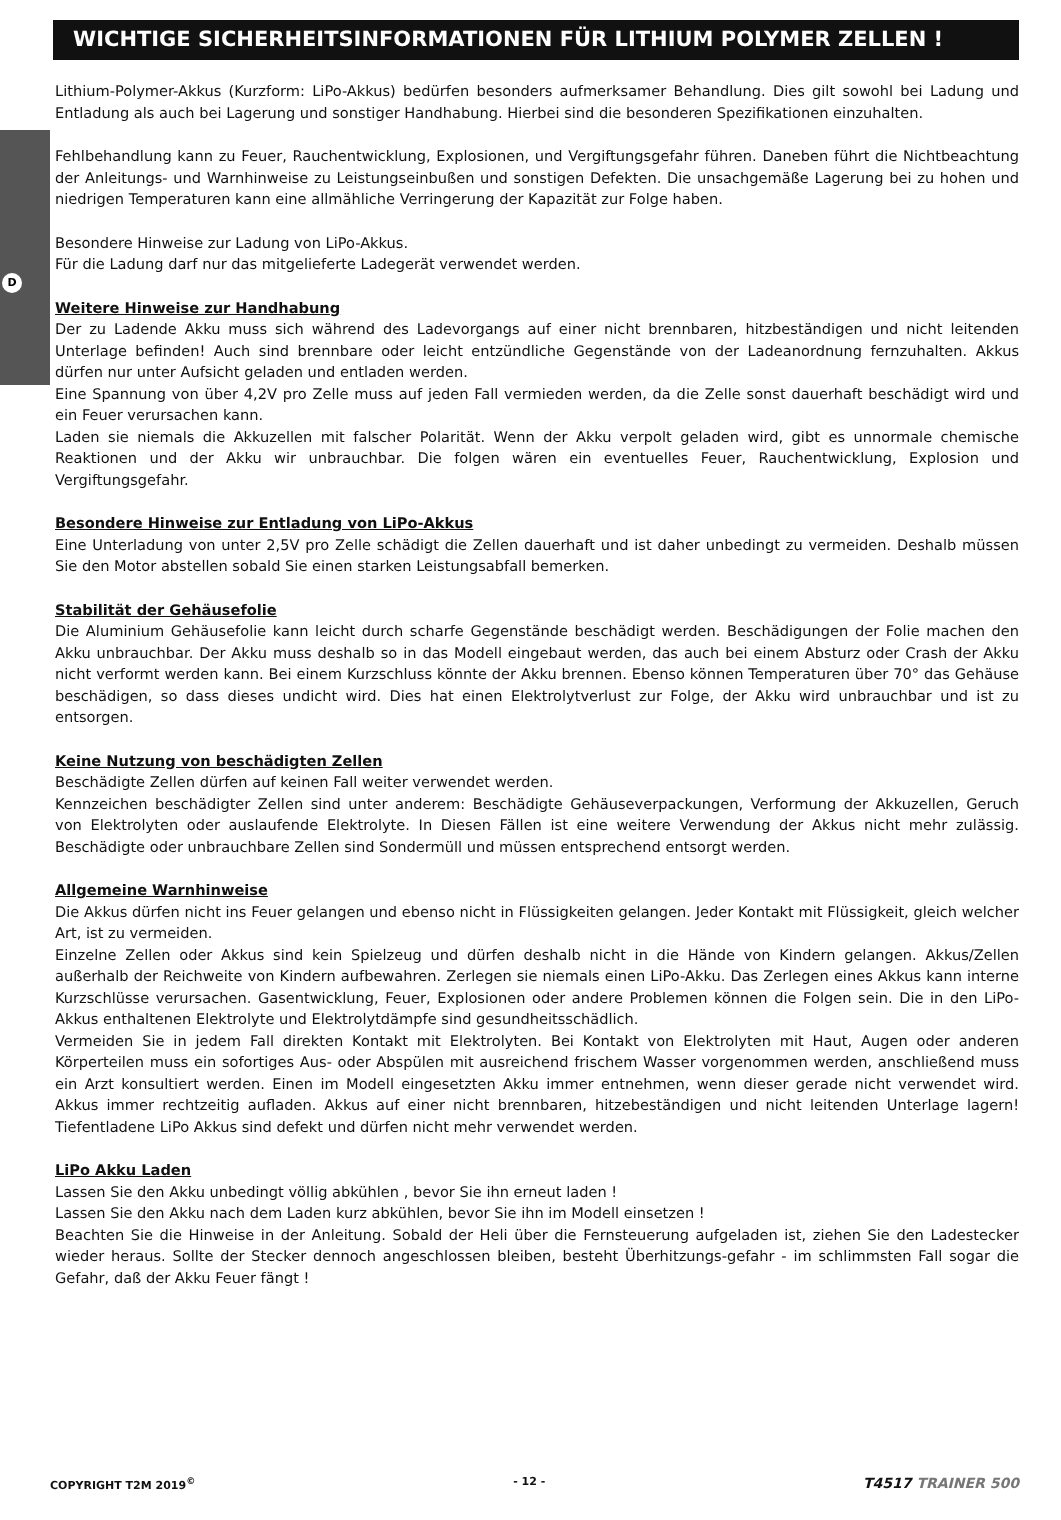D
WICHTIGE SICHERHEITSINFORMATIONEN FÜR LITHIUM POLYMER ZELLEN !
Lithium-Polymer-Akkus (Kurzform: LiPo-Akkus) bedürfen besonders aufmerksamer Behandlung. Dies gilt sowohl bei Ladung und Entladung als auch bei Lagerung und sonstiger Handhabung. Hierbei sind die besonderen Spezifikationen einzuhalten.
Fehlbehandlung kann zu Feuer, Rauchentwicklung, Explosionen, und Vergiftungsgefahr führen. Daneben führt die Nichtbeachtung der Anleitungs- und Warnhinweise zu Leistungseinbußen und sonstigen Defekten. Die unsachgemäße Lagerung bei zu hohen und niedrigen Temperaturen kann eine allmähliche Verringerung der Kapazität zur Folge haben.
Besondere Hinweise zur Ladung von LiPo-Akkus.
Für die Ladung darf nur das mitgelieferte Ladegerät verwendet werden.
Weitere Hinweise zur Handhabung
Der zu Ladende Akku muss sich während des Ladevorgangs auf einer nicht brennbaren, hitzbeständigen und nicht leitenden Unterlage befinden! Auch sind brennbare oder leicht entzündliche Gegenstände von der Ladeanordnung fernzuhalten. Akkus dürfen nur unter Aufsicht geladen und entladen werden.
Eine Spannung von über 4,2V pro Zelle muss auf jeden Fall vermieden werden, da die Zelle sonst dauerhaft beschädigt wird und ein Feuer verursachen kann.
Laden sie niemals die Akkuzellen mit falscher Polarität. Wenn der Akku verpolt geladen wird, gibt es unnormale chemische Reaktionen und der Akku wir unbrauchbar. Die folgen wären ein eventuelles Feuer, Rauchentwicklung, Explosion und Vergiftungsgefahr.
Besondere Hinweise zur Entladung von LiPo-Akkus
Eine Unterladung von unter 2,5V pro Zelle schädigt die Zellen dauerhaft und ist daher unbedingt zu vermeiden. Deshalb müssen Sie den Motor abstellen sobald Sie einen starken Leistungsabfall bemerken.
Stabilität der Gehäusefolie
Die Aluminium Gehäusefolie kann leicht durch scharfe Gegenstände beschädigt werden. Beschädigungen der Folie machen den Akku unbrauchbar. Der Akku muss deshalb so in das Modell eingebaut werden, das auch bei einem Absturz oder Crash der Akku nicht verformt werden kann. Bei einem Kurzschluss könnte der Akku brennen. Ebenso können Temperaturen über 70° das Gehäuse beschädigen, so dass dieses undicht wird. Dies hat einen Elektrolytverlust zur Folge, der Akku wird unbrauchbar und ist zu entsorgen.
Keine Nutzung von beschädigten Zellen
Beschädigte Zellen dürfen auf keinen Fall weiter verwendet werden.
Kennzeichen beschädigter Zellen sind unter anderem: Beschädigte Gehäuseverpackungen, Verformung der Akkuzellen, Geruch von Elektrolyten oder auslaufende Elektrolyte. In Diesen Fällen ist eine weitere Verwendung der Akkus nicht mehr zulässig. Beschädigte oder unbrauchbare Zellen sind Sondermüll und müssen entsprechend entsorgt werden.
Allgemeine Warnhinweise
Die Akkus dürfen nicht ins Feuer gelangen und ebenso nicht in Flüssigkeiten gelangen. Jeder Kontakt mit Flüssigkeit, gleich welcher Art, ist zu vermeiden.
Einzelne Zellen oder Akkus sind kein Spielzeug und dürfen deshalb nicht in die Hände von Kindern gelangen. Akkus/Zellen außerhalb der Reichweite von Kindern aufbewahren. Zerlegen sie niemals einen LiPo-Akku. Das Zerlegen eines Akkus kann interne Kurzschlüsse verursachen. Gasentwicklung, Feuer, Explosionen oder andere Problemen können die Folgen sein. Die in den LiPo-Akkus enthaltenen Elektrolyte und Elektrolytdämpfe sind gesundheitsschädlich.
Vermeiden Sie in jedem Fall direkten Kontakt mit Elektrolyten. Bei Kontakt von Elektrolyten mit Haut, Augen oder anderen Körperteilen muss ein sofortiges Aus- oder Abspülen mit ausreichend frischem Wasser vorgenommen werden, anschließend muss ein Arzt konsultiert werden. Einen im Modell eingesetzten Akku immer entnehmen, wenn dieser gerade nicht verwendet wird. Akkus immer rechtzeitig aufladen. Akkus auf einer nicht brennbaren, hitzebeständigen und nicht leitenden Unterlage lagern! Tiefentladene LiPo Akkus sind defekt und dürfen nicht mehr verwendet werden.
LiPo Akku Laden
Lassen Sie den Akku unbedingt völlig abkühlen , bevor Sie ihn erneut laden !
Lassen Sie den Akku nach dem Laden kurz abkühlen, bevor Sie ihn im Modell einsetzen !
Beachten Sie die Hinweise in der Anleitung. Sobald der Heli über die Fernsteuerung aufgeladen ist, ziehen Sie den Ladestecker wieder heraus. Sollte der Stecker dennoch angeschlossen bleiben, besteht Überhitzungs-gefahr - im schlimmsten Fall sogar die Gefahr, daß der Akku Feuer fängt !
COPYRIGHT T2M 2019<sup>©</sup> - 12 - T4517 TRAINER 500